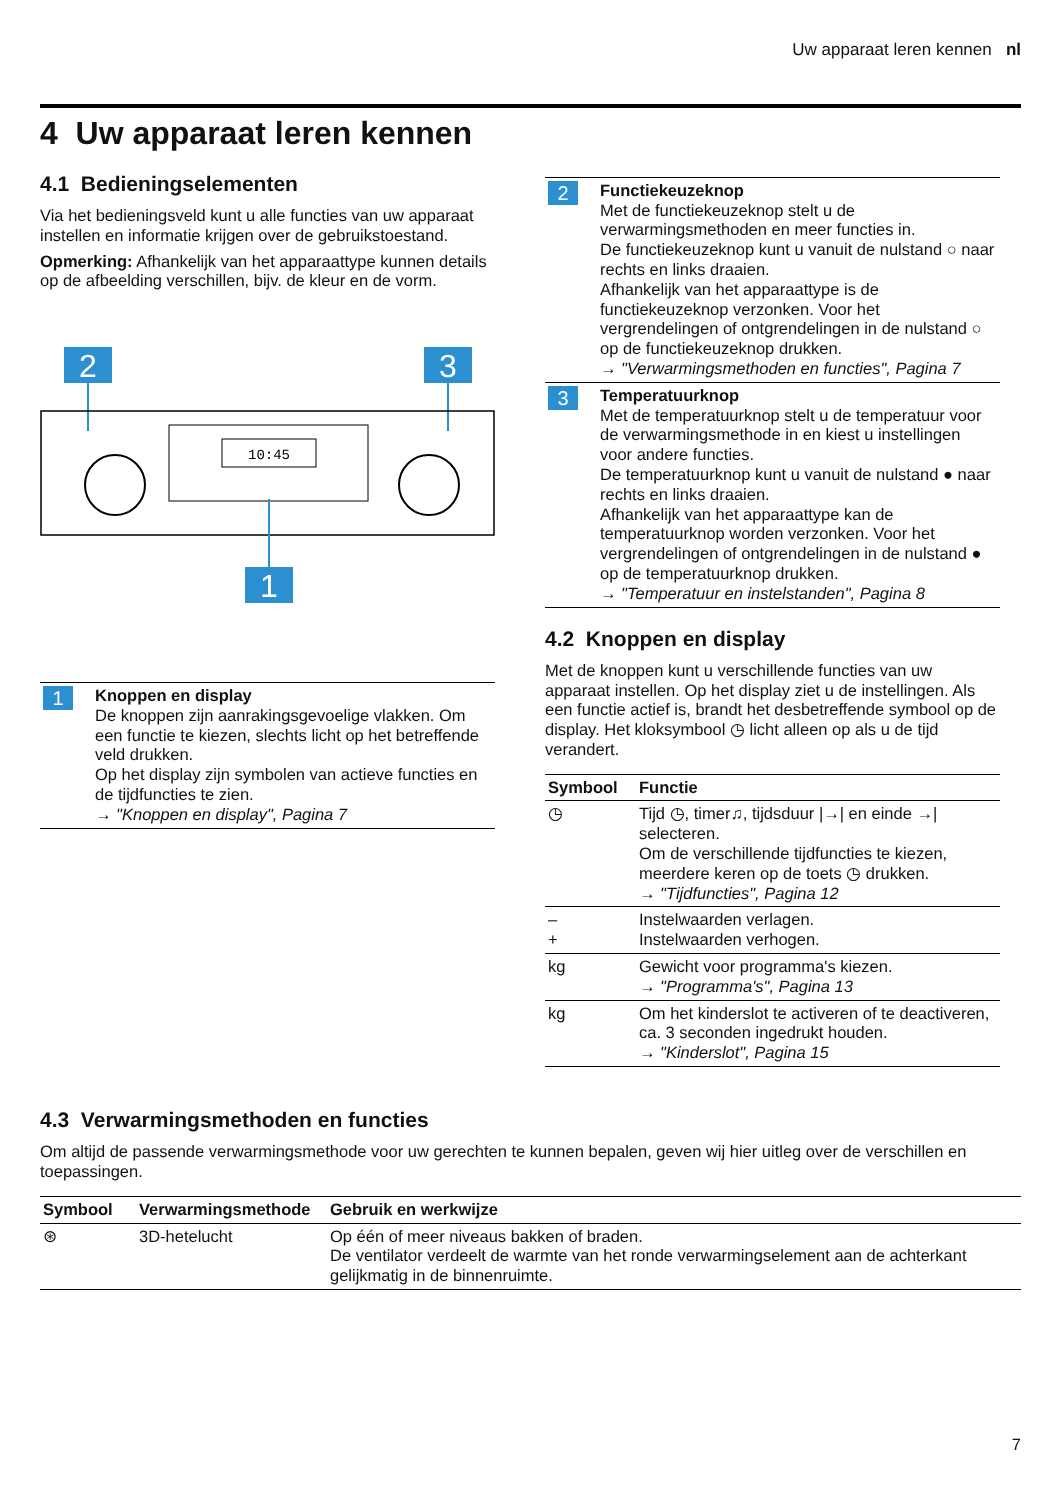Uw apparaat leren kennen nl
4 Uw apparaat leren kennen
4.1 Bedieningselementen
Via het bedieningsveld kunt u alle functies van uw apparaat instellen en informatie krijgen over de gebruikstoestand.
Opmerking: Afhankelijk van het apparaattype kunnen details op de afbeelding verschillen, bijv. de kleur en de vorm.
2
3
10:45
1
| 1 | Knoppen en display De knoppen zijn aanrakingsgevoelige vlakken. Om een functie te kiezen, slechts licht op het betreffende veld drukken. Op het display zijn symbolen van actieve functies en de tijdfuncties te zien. → "Knoppen en display", Pagina 7 |
| 2 | Functiekeuzeknop Met de functiekeuzeknop stelt u de verwarmingsmethoden en meer functies in. De functiekeuzeknop kunt u vanuit de nulstand ○ naar rechts en links draaien. Afhankelijk van het apparaattype is de functiekeuzeknop verzonken. Voor het vergrendelingen of ontgrendelingen in de nulstand ○ op de functiekeuzeknop drukken. → "Verwarmingsmethoden en functies", Pagina 7 |
| 3 | Temperatuurknop Met de temperatuurknop stelt u de temperatuur voor de verwarmingsmethode in en kiest u instellingen voor andere functies. De temperatuurknop kunt u vanuit de nulstand ● naar rechts en links draaien. Afhankelijk van het apparaattype kan de temperatuurknop worden verzonken. Voor het vergrendelingen of ontgrendelingen in de nulstand ● op de temperatuurknop drukken. → "Temperatuur en instelstanden", Pagina 8 |
4.2 Knoppen en display
Met de knoppen kunt u verschillende functies van uw apparaat instellen. Op het display ziet u de instellingen. Als een functie actief is, brandt het desbetreffende symbool op de display. Het kloksymbool ◷ licht alleen op als u de tijd verandert.
| Symbool | Functie |
| --- | --- |
| ◷ | Tijd ◷, timer♫, tijdsduur /→/ en einde →/ selecteren. Om de verschillende tijdfuncties te kiezen, meerdere keren op de toets ◷ drukken. → "Tijdfuncties", Pagina 12 |
| – + | Instelwaarden verlagen. Instelwaarden verhogen. |
| kg | Gewicht voor programma's kiezen. → "Programma's", Pagina 13 |
| kg | Om het kinderslot te activeren of te deactiveren, ca. 3 seconden ingedrukt houden. → "Kinderslot", Pagina 15 |
4.3 Verwarmingsmethoden en functies
Om altijd de passende verwarmingsmethode voor uw gerechten te kunnen bepalen, geven wij hier uitleg over de verschillen en toepassingen.
| Symbool | Verwarmingsmethode | Gebruik en werkwijze |
| --- | --- | --- |
| ⊛ | 3D-hetelucht | Op één of meer niveaus bakken of braden. De ventilator verdeelt de warmte van het ronde verwarmingselement aan de achterkant gelijkmatig in de binnenruimte. |
7